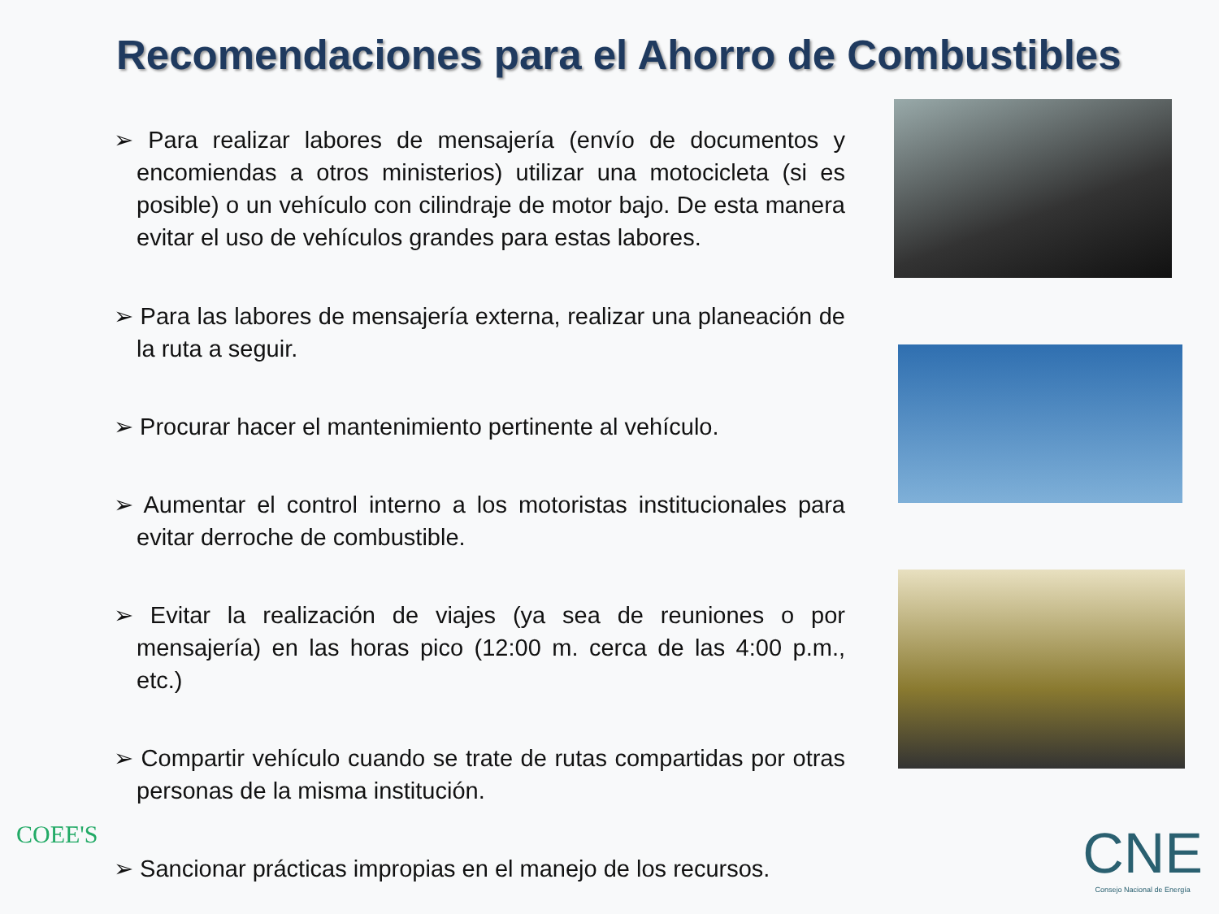Recomendaciones para el Ahorro de Combustibles
➢ Para realizar labores de mensajería (envío de documentos y encomiendas a otros ministerios) utilizar una motocicleta (si es posible) o un vehículo con cilindraje de motor bajo. De esta manera evitar el uso de vehículos grandes para estas labores.
➢ Para las labores de mensajería externa, realizar una planeación de la ruta a seguir.
➢ Procurar hacer el mantenimiento pertinente al vehículo.
➢ Aumentar el control interno a los motoristas institucionales para evitar derroche de combustible.
➢ Evitar la realización de viajes (ya sea de reuniones o por mensajería) en las horas pico (12:00 m. cerca de las 4:00 p.m., etc.)
➢ Compartir vehículo cuando se trate de rutas compartidas por otras personas de la misma institución.
➢ Sancionar prácticas impropias en el manejo de los recursos.
COEE'S CNE
Consejo Nacional de Energía